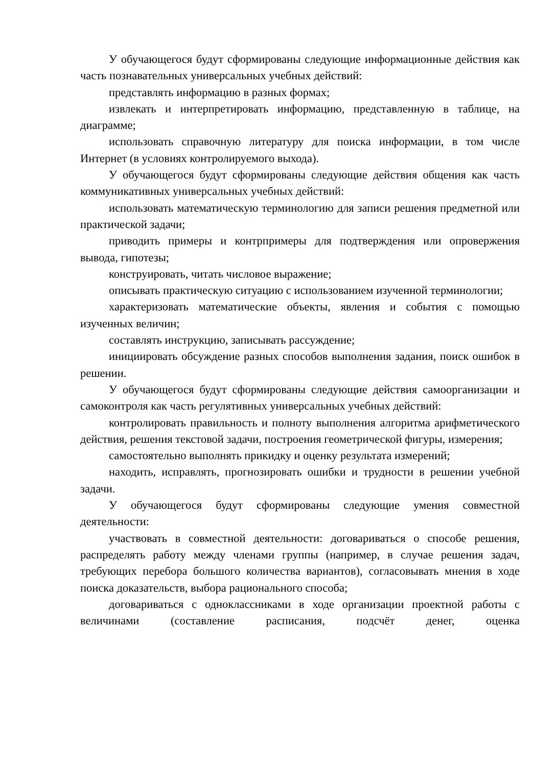У обучающегося будут сформированы следующие информационные действия как часть познавательных универсальных учебных действий:
представлять информацию в разных формах;
извлекать и интерпретировать информацию, представленную в таблице, на диаграмме;
использовать справочную литературу для поиска информации, в том числе Интернет (в условиях контролируемого выхода).
У обучающегося будут сформированы следующие действия общения как часть коммуникативных универсальных учебных действий:
использовать математическую терминологию для записи решения предметной или практической задачи;
приводить примеры и контрпримеры для подтверждения или опровержения вывода, гипотезы;
конструировать, читать числовое выражение;
описывать практическую ситуацию с использованием изученной терминологии;
характеризовать математические объекты, явления и события с помощью изученных величин;
составлять инструкцию, записывать рассуждение;
инициировать обсуждение разных способов выполнения задания, поиск ошибок в решении.
У обучающегося будут сформированы следующие действия самоорганизации и самоконтроля как часть регулятивных универсальных учебных действий:
контролировать правильность и полноту выполнения алгоритма арифметического действия, решения текстовой задачи, построения геометрической фигуры, измерения;
самостоятельно выполнять прикидку и оценку результата измерений;
находить, исправлять, прогнозировать ошибки и трудности в решении учебной задачи.
У обучающегося будут сформированы следующие умения совместной деятельности:
участвовать в совместной деятельности: договариваться о способе решения, распределять работу между членами группы (например, в случае решения задач, требующих перебора большого количества вариантов), согласовывать мнения в ходе поиска доказательств, выбора рационального способа;
договариваться с одноклассниками в ходе организации проектной работы с величинами (составление расписания, подсчёт денег, оценка